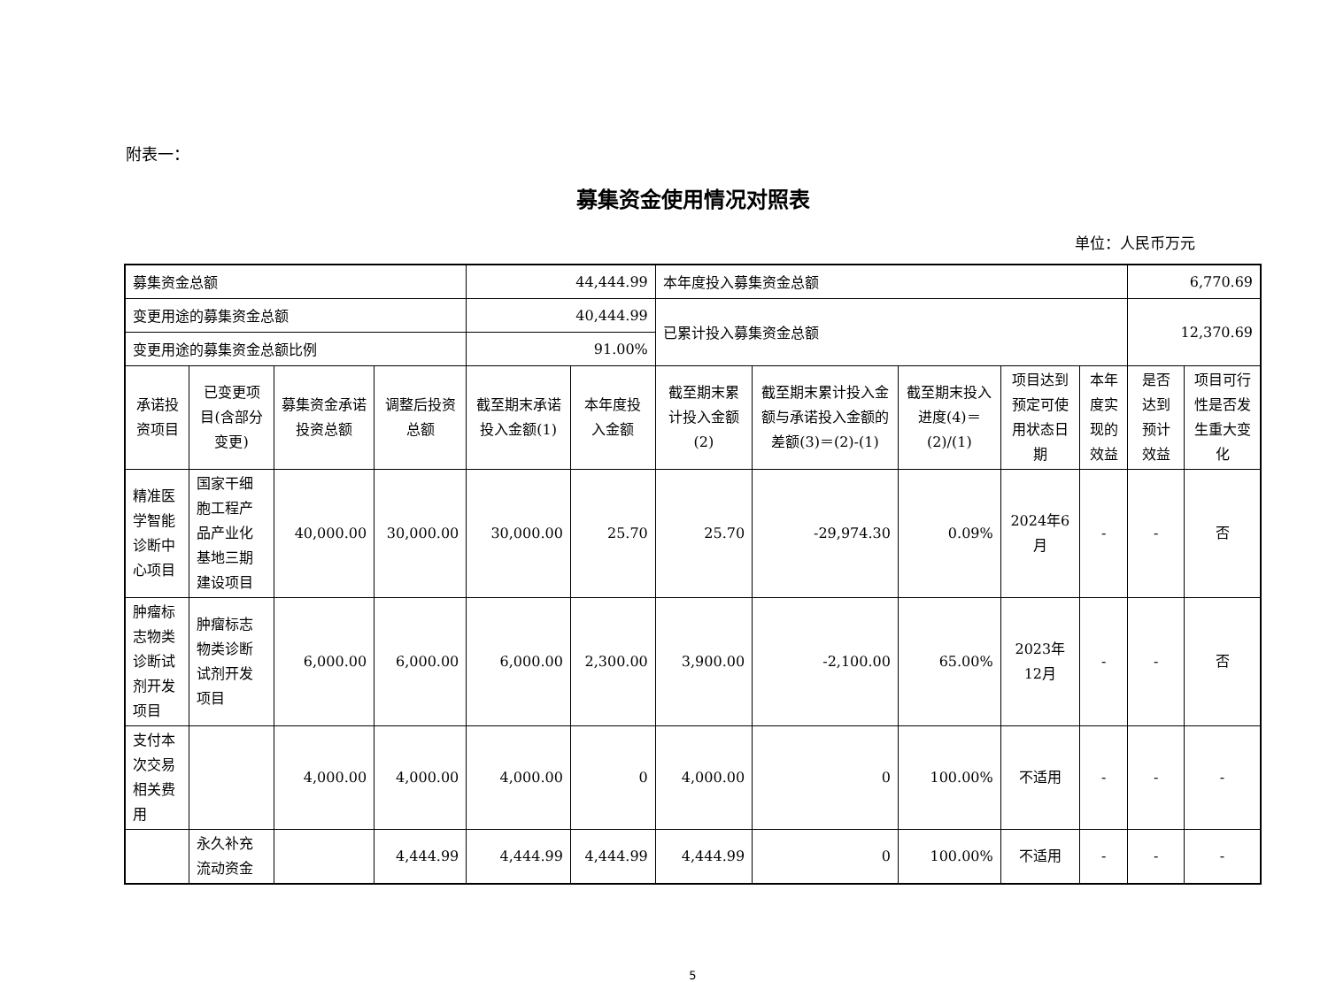附表一：
募集资金使用情况对照表
单位：人民币万元
| 募集资金总额 | | | | 44,444.99 | | 本年度投入募集资金总额 | | | | | 6,770.69 | |
| 变更用途的募集资金总额 | | | | 40,444.99 | | 已累计投入募集资金总额 | | | | | 12,370.69 | |
| 变更用途的募集资金总额比例 | | | | 91.00% | | | | | | | | |
| 承诺投资项目 | 已变更项目(含部分变更) | 募集资金承诺投资总额 | 调整后投资总额 | 截至期末承诺投入金额(1) | 本年度投入金额 | 截至期末累计投入金额(2) | 截至期末累计投入金额与承诺投入金额的差额(3)＝(2)-(1) | 截至期末投入进度(4)＝(2)/(1) | 项目达到预定可使用状态日期 | 本年度实现的效益 | 是否达到预计效益 | 项目可行性是否发生重大变化 |
| 精准医学智能诊断中心项目 | 国家干细胞工程产品产业化基地三期建设项目 | 40,000.00 | 30,000.00 | 30,000.00 | 25.70 | 25.70 | -29,974.30 | 0.09% | 2024年6月 | - | - | 否 |
| 肿瘤标志物类诊断试剂开发项目 | 肿瘤标志物类诊断试剂开发项目 | 6,000.00 | 6,000.00 | 6,000.00 | 2,300.00 | 3,900.00 | -2,100.00 | 65.00% | 2023年12月 | - | - | 否 |
| 支付本次交易相关费用 | | 4,000.00 | 4,000.00 | 4,000.00 | 0 | 4,000.00 | 0 | 100.00% | 不适用 | - | - | - |
| | 永久补充流动资金 | | 4,444.99 | 4,444.99 | 4,444.99 | 4,444.99 | 0 | 100.00% | 不适用 | - | - | - |
5